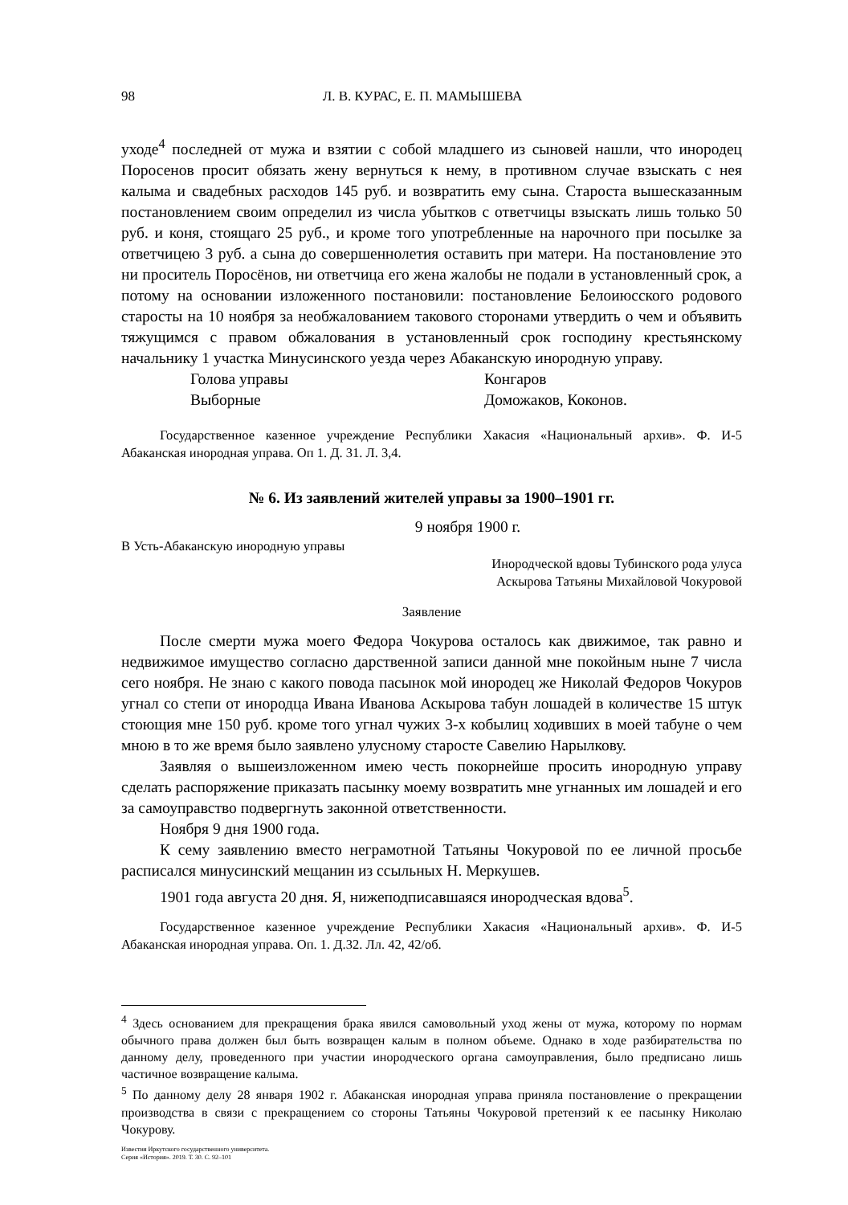98 Л. В. КУРАС, Е. П. МАМЫШЕВА
уходе<sup>4</sup> последней от мужа и взятии с собой младшего из сыновей нашли, что инородец Поросенов просит обязать жену вернуться к нему, в противном случае взыскать с нея калыма и свадебных расходов 145 руб. и возвратить ему сына. Староста вышесказанным постановлением своим определил из числа убытков с ответчицы взыскать лишь только 50 руб. и коня, стоящаго 25 руб., и кроме того употребленные на нарочного при посылке за ответчицею 3 руб. а сына до совершеннолетия оставить при матери. На постановление это ни проситель Поросёнов, ни ответчица его жена жалобы не подали в установленный срок, а потому на основании изложенного постановили: постановление Белоиюсского родового старосты на 10 ноября за необжалованием такового сторонами утвердить о чем и объявить тяжущимся с правом обжалования в установленный срок господину крестьянскому начальнику 1 участка Минусинского уезда через Абаканскую инородную управу.
Голова управы Конгаров
Выборные Доможаков, Коконов.
Государственное казенное учреждение Республики Хакасия «Национальный архив». Ф. И-5 Абаканская инородная управа. Оп 1. Д. 31. Л. 3,4.
№ 6. Из заявлений жителей управы за 1900–1901 гг.
9 ноября 1900 г.
В Усть-Абаканскую инородную управы
Инородческой вдовы Тубинского рода улуса
Аскырова Татьяны Михайловой Чокуровой
Заявление
После смерти мужа моего Федора Чокурова осталось как движимое, так равно и недвижимое имущество согласно дарственной записи данной мне покойным ныне 7 числа сего ноября. Не знаю с какого повода пасынок мой инородец же Николай Федоров Чокуров угнал со степи от инородца Ивана Иванова Аскырова табун лошадей в количестве 15 штук стоющия мне 150 руб. кроме того угнал чужих 3-х кобылиц ходивших в моей табуне о чем мною в то же время было заявлено улусному старосте Савелию Нарылкову.
Заявляя о вышеизложенном имею честь покорнейше просить инородную управу сделать распоряжение приказать пасынку моему возвратить мне угнанных им лошадей и его за самоуправство подвергнуть законной ответственности.
Ноября 9 дня 1900 года.
К сему заявлению вместо неграмотной Татьяны Чокуровой по ее личной просьбе расписался минусинский мещанин из ссыльных Н. Меркушев.
1901 года августа 20 дня. Я, нижеподписавшаяся инородческая вдова<sup>5</sup>.
Государственное казенное учреждение Республики Хакасия «Национальный архив». Ф. И-5 Абаканская инородная управа. Оп. 1. Д.32. Лл. 42, 42/об.
<sup>4</sup> Здесь основанием для прекращения брака явился самовольный уход жены от мужа, которому по нормам обычного права должен был быть возвращен калым в полном объеме. Однако в ходе разбирательства по данному делу, проведенного при участии инородческого органа самоуправления, было предписано лишь частичное возвращение калыма.
<sup>5</sup> По данному делу 28 января 1902 г. Абаканская инородная управа приняла постановление о прекращении производства в связи с прекращением со стороны Татьяны Чокуровой претензий к ее пасынку Николаю Чокурову.
Известия Иркутского государственного университета.
Серия «История». 2019. Т. 30. С. 92–101